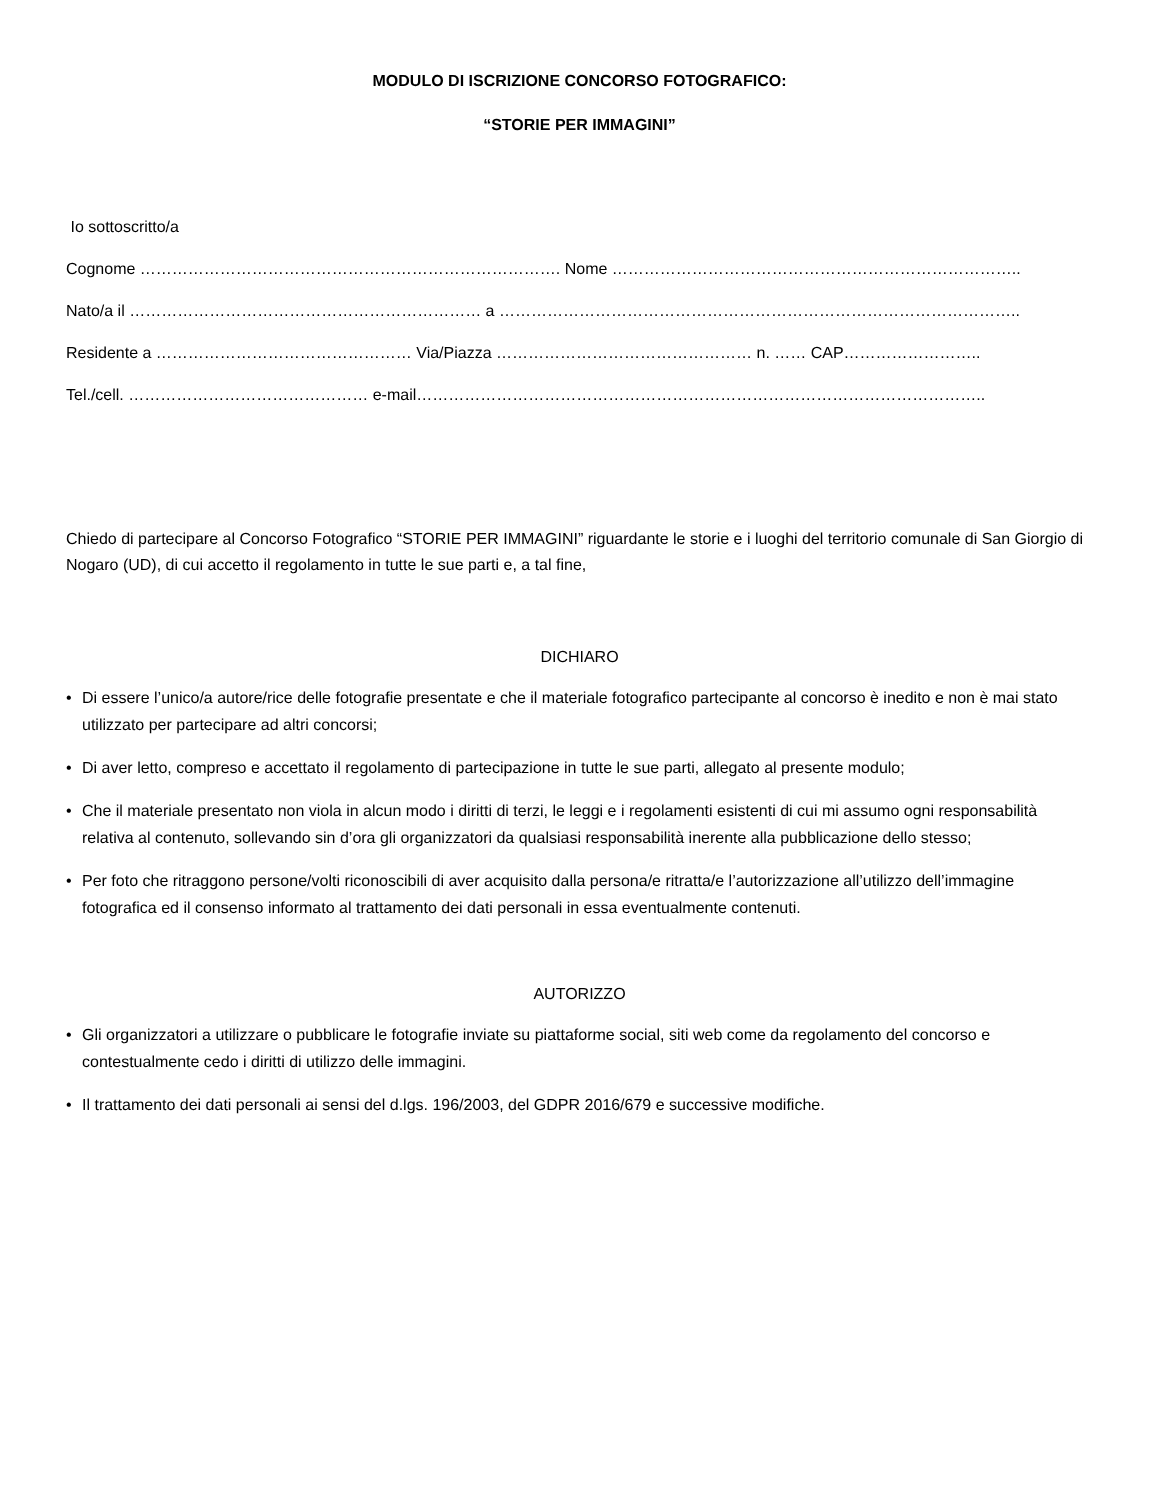MODULO DI ISCRIZIONE CONCORSO FOTOGRAFICO:
“STORIE PER IMMAGINI”
Io sottoscritto/a
Cognome ……………………………………………………………………. Nome …………………………………………………………………..
Nato/a il ………………………………………………………… a ……………………………………………………………………………………..
Residente a ………………………………………… Via/Piazza ………………………………………… n. …… CAP……………………..
Tel./cell. ……………………………………… e-mail……………………………………………………………………………………………..
Chiedo di partecipare al Concorso Fotografico “STORIE PER IMMAGINI” riguardante le storie e i luoghi del territorio comunale di San Giorgio di Nogaro (UD), di cui accetto il regolamento in tutte le sue parti e, a tal fine,
DICHIARO
• Di essere l’unico/a autore/rice delle fotografie presentate e che il materiale fotografico partecipante al concorso è inedito e non è mai stato utilizzato per partecipare ad altri concorsi;
• Di aver letto, compreso e accettato il regolamento di partecipazione in tutte le sue parti, allegato al presente modulo;
• Che il materiale presentato non viola in alcun modo i diritti di terzi, le leggi e i regolamenti esistenti di cui mi assumo ogni responsabilità relativa al contenuto, sollevando sin d’ora gli organizzatori da qualsiasi responsabilità inerente alla pubblicazione dello stesso;
• Per foto che ritraggono persone/volti riconoscibili di aver acquisito dalla persona/e ritratta/e l’autorizzazione all’utilizzo dell’immagine fotografica ed il consenso informato al trattamento dei dati personali in essa eventualmente contenuti.
AUTORIZZO
• Gli organizzatori a utilizzare o pubblicare le fotografie inviate su piattaforme social, siti web come da regolamento del concorso e contestualmente cedo i diritti di utilizzo delle immagini.
• Il trattamento dei dati personali ai sensi del d.lgs. 196/2003, del GDPR 2016/679 e successive modifiche.